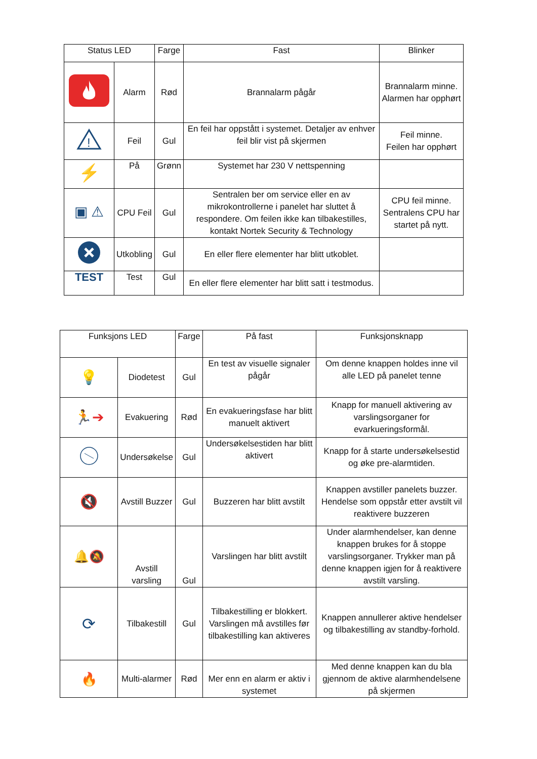| Status LED | | Farge | Fast | Blinker |
| --- | --- | --- | --- | --- |
| | Alarm | Rød | Brannalarm pågår | Brannalarm minne. Alarmen har opphørt |
| ! | Feil | Gul | En feil har oppstått i systemet. Detaljer av enhver feil blir vist på skjermen | Feil minne. Feilen har opphørt |
| ⚡ | På | Grønn | Systemet har 230 V nettspenning | |
| ▣ ⚠ | CPU Feil | Gul | Sentralen ber om service eller en av mikrokontrollerne i panelet har sluttet å respondere. Om feilen ikke kan tilbakestilles, kontakt Nortek Security & Technology | CPU feil minne. Sentralens CPU har startet på nytt. |
| | Utkobling | Gul | En eller flere elementer har blitt utkoblet. | |
| TEST | Test | Gul | En eller flere elementer har blitt satt i testmodus. | |
| Funksjons LED | | Farge | På fast | Funksjonsknapp |
| --- | --- | --- | --- | --- |
| 💡 | Diodetest | Gul | En test av visuelle signaler pågår | Om denne knappen holdes inne vil alle LED på panelet tenne |
| 🏃➔ | Evakuering | Rød | En evakueringsfase har blitt manuelt aktivert | Knapp for manuell aktivering av varslingsorganer for evarkueringsformål. |
| | Undersøkelse | Gul | Undersøkelsestiden har blitt aktivert | Knapp for å starte undersøkelsestid og øke pre-alarmtiden. |
| 🔇 | Avstill Buzzer | Gul | Buzzeren har blitt avstilt | Knappen avstiller panelets buzzer. Hendelse som oppstår etter avstilt vil reaktivere buzzeren |
| 🔔 🔕 | Avstill varsling | Gul | Varslingen har blitt avstilt | Under alarmhendelser, kan denne knappen brukes for å stoppe varslingsorganer. Trykker man på denne knappen igjen for å reaktivere avstilt varsling. |
| ⟳ | Tilbakestill | Gul | Tilbakestilling er blokkert. Varslingen må avstilles før tilbakestilling kan aktiveres | Knappen annullerer aktive hendelser og tilbakestilling av standby-forhold. |
| 🔥 | Multi-alarmer | Rød | Mer enn en alarm er aktiv i systemet | Med denne knappen kan du bla gjennom de aktive alarmhendelsene på skjermen |